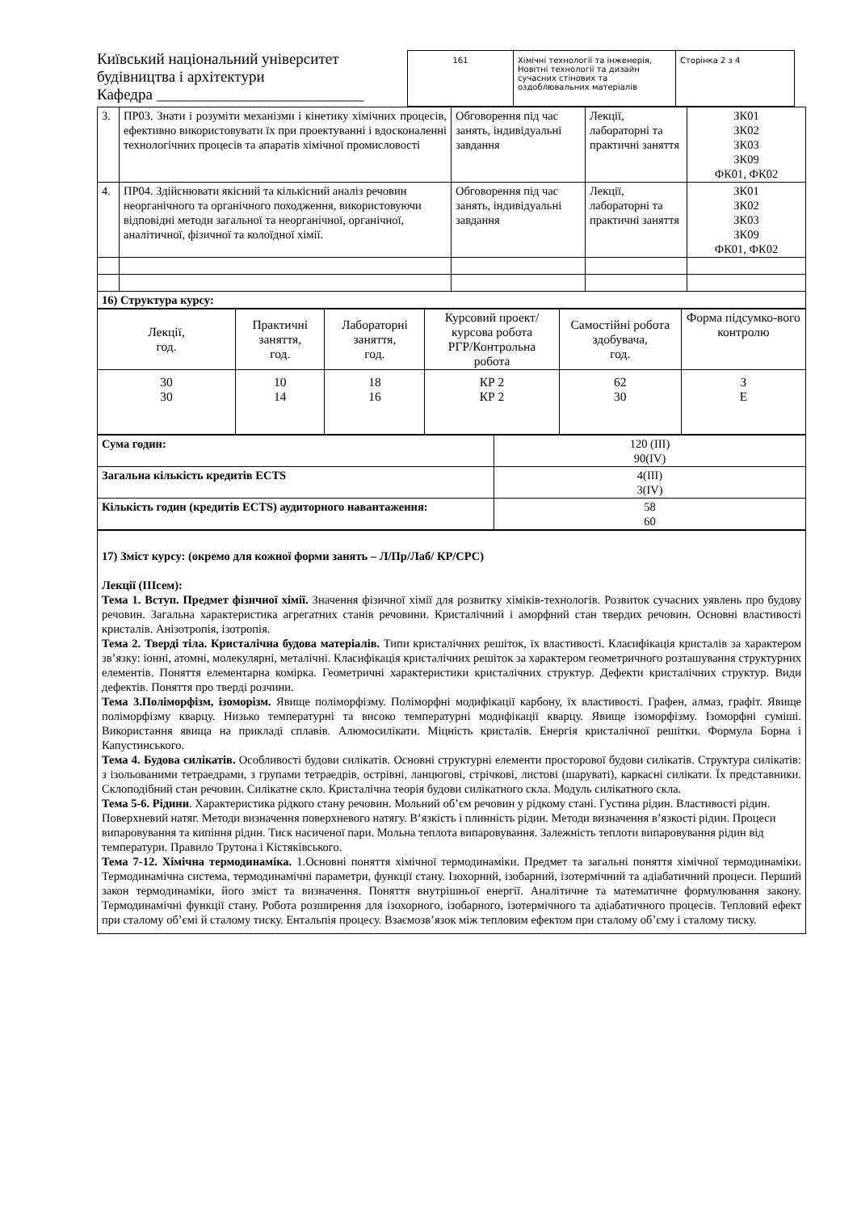Київський національний університет будівництва і архітектури
Кафедра ___________________________
| 161 | Хімічні технології та інженерія, Новітні технології та дизайн сучасних стінових та оздоблювальних матеріалів | Сторінка 2 з 4 |
| 3. | ПР03. Знати і розуміти механізми і кінетику хімічних процесів, ефективно використовувати їх при проектуванні і вдосконаленні технологічних процесів та апаратів хімічної промисловості | Обговорення під час занять, індивідуальні завдання | Лекції, лабораторні та практичні заняття | ЗК01 ЗК02 ЗК03 ЗК09 ФК01, ФК02 |
| 4. | ПР04. Здійснювати якісний та кількісний аналіз речовин неорганічного та органічного походження, використовуючи відповідні методи загальної та неорганічної, органічної, аналітичної, фізичної та колоїдної хімії. | Обговорення під час занять, індивідуальні завдання | Лекції, лабораторні та практичні заняття | ЗК01 ЗК02 ЗК03 ЗК09 ФК01, ФК02 |
| 16) Структура курсу: | | | | |
| Лекції, год. | Практичні заняття, год. | Лабораторні заняття, год. | Курсовий проект/ курсова робота РГР/Контрольна робота | Самостійні робота здобувача, год. | Форма підсумко-вого контролю |
| 30 30 | 10 14 | 18 16 | КР 2 КР 2 | 62 30 | З Е |
| Сума годин: | 120 (III) 90(IV) |
| Загальна кількість кредитів ECTS | 4(III) 3(IV) |
| Кількість годин (кредитів ECTS) аудиторного навантаження: | 58 60 |
17) Зміст курсу: (окремо для кожної форми занять – Л/Пр/Лаб/ КР/СРС)
Лекції (IIIсем):
Тема 1. Вступ. Предмет фізичної хімії. Значення фізичної хімії для розвитку хіміків-технологів. Розвиток сучасних уявлень про будову речовин. Загальна характеристика агрегатних станів речовини. Кристалічний і аморфний стан твердих речовин. Основні властивості кристалів. Анізотропія, ізотропія.
Тема 2. Тверді тіла. Кристалічна будова матеріалів. Типи кристалічних решіток, їх властивості. Класифікація кристалів за характером зв’язку: іонні, атомні, молекулярні, металічні. Класифікація кристалічних решіток за характером геометричного розташування структурних елементів. Поняття елементарна комірка. Геометричні характеристики кристалічних структур. Дефекти кристалічних структур. Види дефектів. Поняття про тверді розчини.
Тема 3.Поліморфізм, ізоморізм. Явище поліморфізму. Поліморфні модифікації карбону, їх властивості. Графен, алмаз, графіт. Явище поліморфізму кварцу. Низько температурні та високо температурні модифікації кварцу. Явище ізоморфізму. Ізоморфні суміші. Використання явища на прикладі сплавів. Алюмосилікати. Міцність кристалів. Енергія кристалічної решітки. Формула Борна і Капустинського.
Тема 4. Будова силікатів. Особливості будови силікатів. Основні структурні елементи просторової будови силікатів. Структура силікатів: з ізольованими тетраедрами, з групами тетраедрів, острівні, ланцюгові, стрічкові, листові (шаруваті), каркасні силікати. Їх представники. Склоподібний стан речовин. Силікатне скло. Кристалічна теорія будови силікатного скла. Модуль силікатного скла.
Тема 5-6. Рідини. Характеристика рідкого стану речовин. Мольний об’єм речовин у рідкому стані. Густина рідин. Властивості рідин. Поверхневий натяг. Методи визначення поверхневого натягу. В’язкість і плинність рідин. Методи визначення в’язкості рідин. Процеси випаровування та кипіння рідин. Тиск насиченої пари. Мольна теплота випаровування. Залежність теплоти випаровування рідин від температури. Правило Трутона і Кістяківського.
Тема 7-12. Хімічна термодинаміка. 1.Основні поняття хімічної термодинаміки. Предмет та загальні поняття хімічної термодинаміки. Термодинамічна система, термодинамічні параметри, функції стану. Ізохорний, ізобарний, ізотермічний та адіабатичний процеси. Перший закон термодинаміки, його зміст та визначення. Поняття внутрішньої енергії. Аналітичне та математичне формулювання закону. Термодинамічні функції стану. Робота розширення для ізохорного, ізобарного, ізотермічного та адіабатичного процесів. Тепловий ефект при сталому об’ємі й сталому тиску. Ентальпія процесу. Взаємозв’язок між тепловим ефектом при сталому об’єму і сталому тиску.